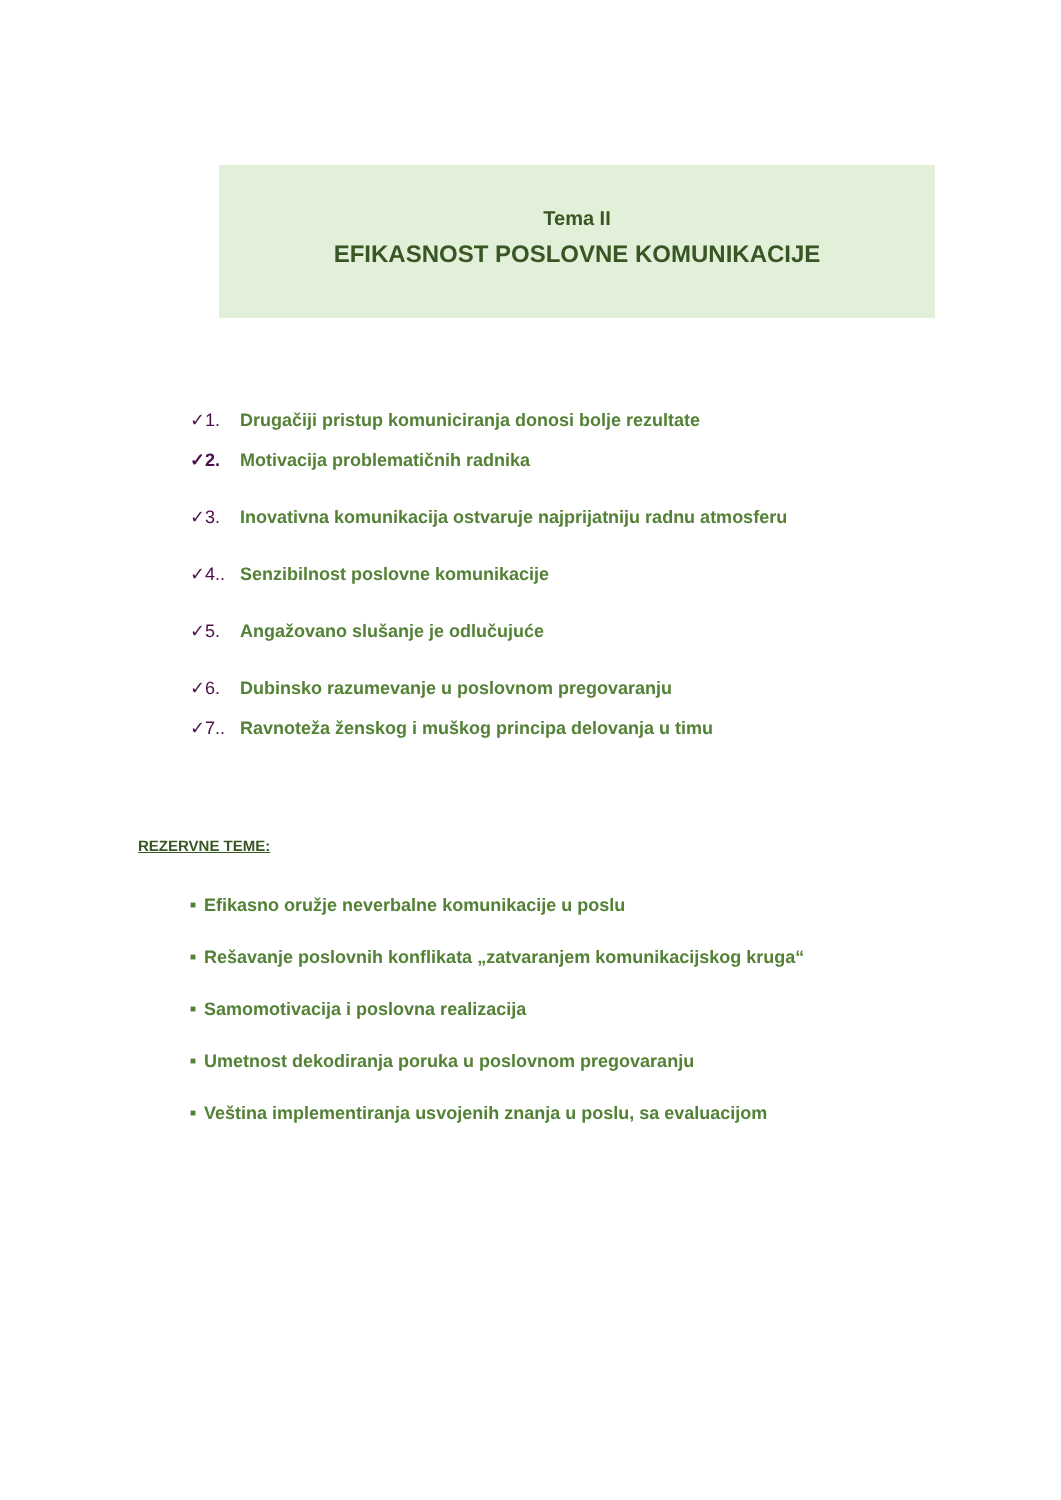Tema II
EFIKASNOST POSLOVNE KOMUNIKACIJE
✓1. Drugačiji pristup komuniciranja donosi bolje rezultate
✓2. Motivacija problematičnih radnika
✓3. Inovativna komunikacija ostvaruje najprijatniju radnu atmosferu
✓4.. Senzibilnost poslovne komunikacije
✓5. Angažovano slušanje je odlučujuće
✓6. Dubinsko razumevanje u poslovnom pregovaranju
✓7.. Ravnoteža ženskog i muškog principa delovanja u timu
REZERVNE TEME:
■ Efikasno oružje neverbalne komunikacije u poslu
■ Rešavanje poslovnih konflikata „zatvaranjem komunikacijskog kruga“
■ Samomotivacija i poslovna realizacija
■ Umetnost dekodiranja poruka u poslovnom pregovaranju
■ Veština implementiranja usvojenih znanja u poslu, sa evaluacijom